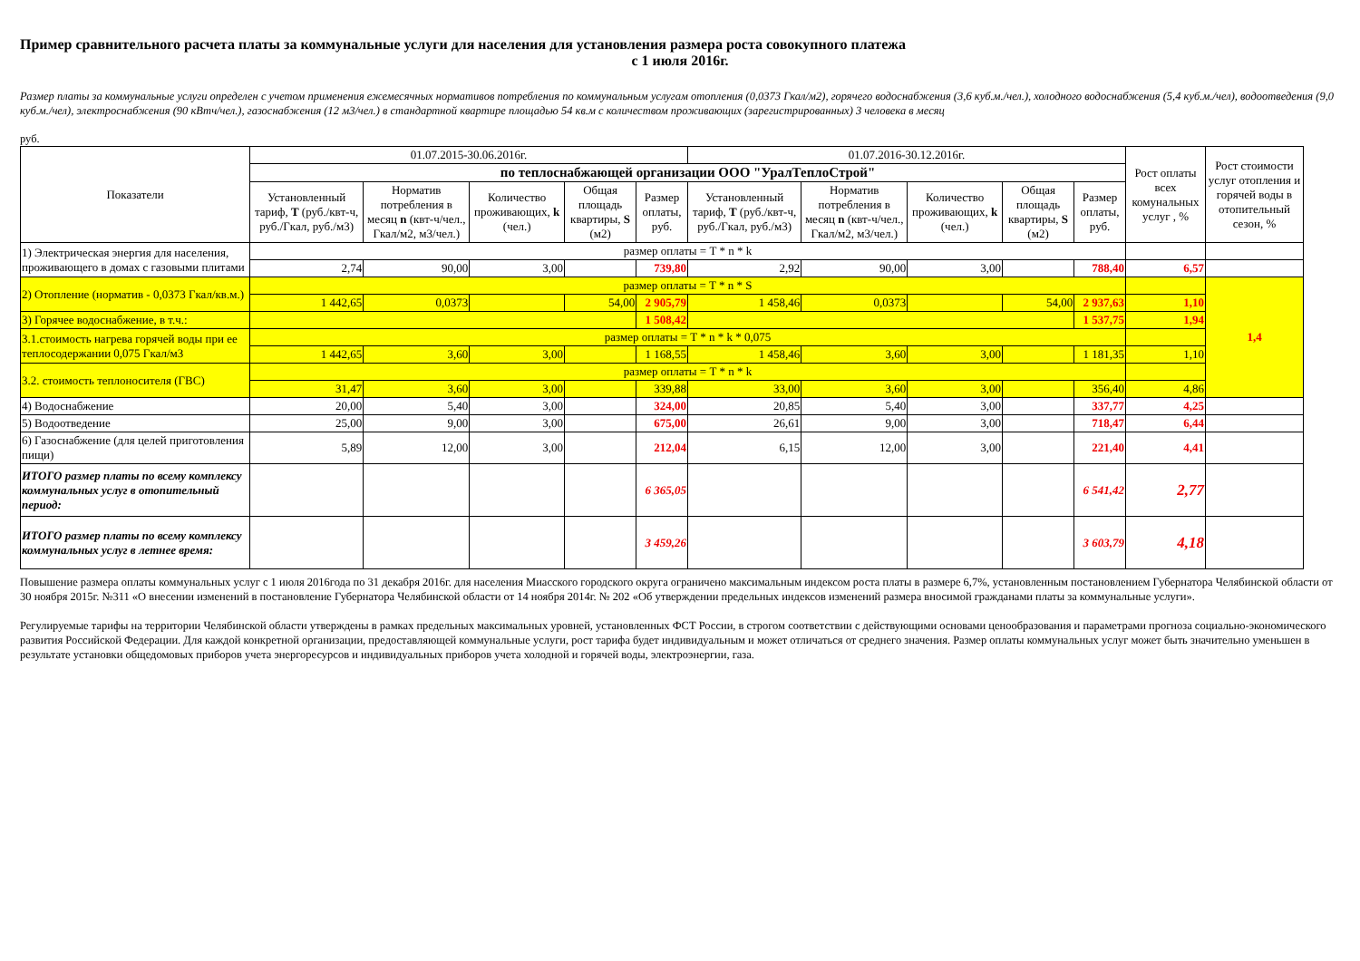Пример сравнительного расчета платы за коммунальные услуги для населения для установления размера роста совокупного платежа
с 1 июля 2016г.
Размер платы за коммунальные услуги определен с учетом применения ежемесячных нормативов потребления по коммунальным услугам отопления (0,0373 Гкал/м2), горячего водоснабжения (3,6 куб.м./чел.), холодного водоснабжения (5,4 куб.м./чел), водоотведения (9,0 куб.м./чел), электроснабжения (90 кВтч/чел.), газоснабжения (12 м3/чел.) в стандартной квартире площадью 54 кв.м с количеством проживающих (зарегистрированных) 3 человека в месяц
руб.
| Показатели | 01.07.2015-30.06.2016г. | | | | | 01.07.2016-30.12.2016г. | | | | | Рост оплаты всех комунальных услуг , % | Рост стоимости услуг отопления и горячей воды в отопительный сезон, % |
| --- | --- | --- | --- | --- | --- | --- | --- | --- | --- | --- | --- | --- |
| | по теплоснабжающей организации ООО "УралТеплоСтрой" | | | | | | | | | | | |
| | Установленный тариф, T (руб./квт-ч, руб./Гкал, руб./м3) | Норматив потребления в месяц n (квт-ч/чел., Гкал/м2, м3/чел.) | Количество проживающих, k (чел.) | Общая площадь квартиры, S (м2) | Размер оплаты, руб. | Установленный тариф, T (руб./квт-ч, руб./Гкал, руб./м3) | Норматив потребления в месяц n (квт-ч/чел., Гкал/м2, м3/чел.) | Количество проживающих, k (чел.) | Общая площадь квартиры, S (м2) | Размер оплаты, руб. | | |
| 1) Электрическая энергия для населения, проживающего в домах с газовыми плитами | размер оплаты = T * n * k | | | | | | | | | | | |
| | 2,74 | 90,00 | 3,00 | | 739,80 | 2,92 | 90,00 | 3,00 | | 788,40 | 6,57 | |
| 2) Отопление (норматив - 0,0373 Гкал/кв.м.) | размер оплаты = T * n * S | | | | | | | | | | | 1,4 |
| | 1 442,65 | 0,0373 | | 54,00 | 2 905,79 | 1 458,46 | 0,0373 | | 54,00 | 2 937,63 | 1,10 | |
| 3) Горячее водоснабжение, в т.ч.: | | | | | 1 508,42 | | | | | 1 537,75 | 1,94 | |
| 3.1.стоимость нагрева горячей воды при ее теплосодержании 0,075 Гкал/м3 | размер оплаты = T * n * k * 0,075 | | | | | | | | | | | |
| | 1 442,65 | 3,60 | 3,00 | | 1 168,55 | 1 458,46 | 3,60 | 3,00 | | 1 181,35 | 1,10 | |
| 3.2. стоимость теплоносителя (ГВС) | размер оплаты = T * n * k | | | | | | | | | | | |
| | 31,47 | 3,60 | 3,00 | | 339,88 | 33,00 | 3,60 | 3,00 | | 356,40 | 4,86 | |
| 4) Водоснабжение | 20,00 | 5,40 | 3,00 | | 324,00 | 20,85 | 5,40 | 3,00 | | 337,77 | 4,25 | |
| 5) Водоотведение | 25,00 | 9,00 | 3,00 | | 675,00 | 26,61 | 9,00 | 3,00 | | 718,47 | 6,44 | |
| 6) Газоснабжение (для целей приготовления пищи) | 5,89 | 12,00 | 3,00 | | 212,04 | 6,15 | 12,00 | 3,00 | | 221,40 | 4,41 | |
| ИТОГО размер платы по всему комплексу коммунальных услуг в отопительный период: | | | | | 6 365,05 | | | | | 6 541,42 | 2,77 | |
| ИТОГО размер платы по всему комплексу коммунальных услуг в летнее время: | | | | | 3 459,26 | | | | | 3 603,79 | 4,18 | |
Повышение размера оплаты коммунальных услуг с 1 июля 2016года по 31 декабря 2016г. для населения Миасского городского округа ограничено максимальным индексом роста платы в размере 6,7%, установленным постановлением Губернатора Челябинской области от 30 ноября 2015г. №311 «О внесении изменений в постановление Губернатора Челябинской области от 14 ноября 2014г. № 202 «Об утверждении предельных индексов изменений размера вносимой гражданами платы за коммунальные услуги».
Регулируемые тарифы на территории Челябинской области утверждены в рамках предельных максимальных уровней, установленных ФСТ России, в строгом соответствии с действующими основами ценообразования и параметрами прогноза социально-экономического развития Российской Федерации. Для каждой конкретной организации, предоставляющей коммунальные услуги, рост тарифа будет индивидуальным и может отличаться от среднего значения. Размер оплаты коммунальных услуг может быть значительно уменьшен в результате установки общедомовых приборов учета энергоресурсов и индивидуальных приборов учета холодной и горячей воды, электроэнергии, газа.